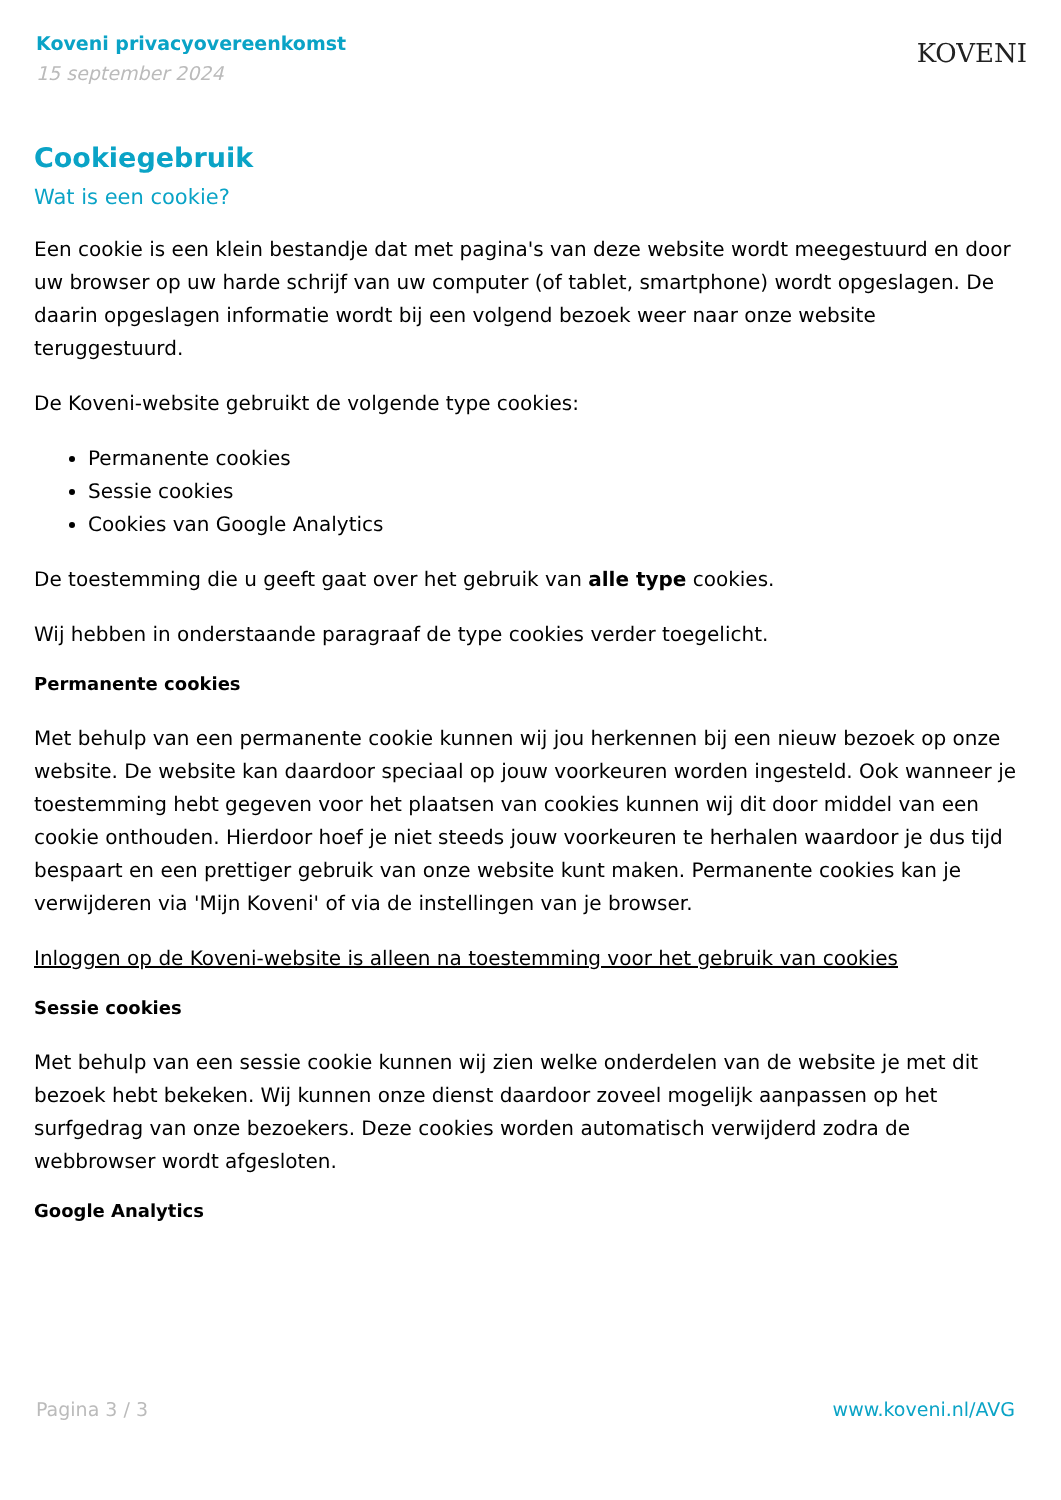Koveni privacyovereenkomst
15 september 2024
KOVENI
Cookiegebruik
Wat is een cookie?
Een cookie is een klein bestandje dat met pagina's van deze website wordt meegestuurd en door uw browser op uw harde schrijf van uw computer (of tablet, smartphone) wordt opgeslagen. De daarin opgeslagen informatie wordt bij een volgend bezoek weer naar onze website teruggestuurd.
De Koveni-website gebruikt de volgende type cookies:
Permanente cookies
Sessie cookies
Cookies van Google Analytics
De toestemming die u geeft gaat over het gebruik van alle type cookies.
Wij hebben in onderstaande paragraaf de type cookies verder toegelicht.
Permanente cookies
Met behulp van een permanente cookie kunnen wij jou herkennen bij een nieuw bezoek op onze website. De website kan daardoor speciaal op jouw voorkeuren worden ingesteld. Ook wanneer je toestemming hebt gegeven voor het plaatsen van cookies kunnen wij dit door middel van een cookie onthouden. Hierdoor hoef je niet steeds jouw voorkeuren te herhalen waardoor je dus tijd bespaart en een prettiger gebruik van onze website kunt maken. Permanente cookies kan je verwijderen via 'Mijn Koveni' of via de instellingen van je browser.
Inloggen op de Koveni-website is alleen na toestemming voor het gebruik van cookies
Sessie cookies
Met behulp van een sessie cookie kunnen wij zien welke onderdelen van de website je met dit bezoek hebt bekeken. Wij kunnen onze dienst daardoor zoveel mogelijk aanpassen op het surfgedrag van onze bezoekers. Deze cookies worden automatisch verwijderd zodra de webbrowser wordt afgesloten.
Google Analytics
Pagina 3 / 3 www.koveni.nl/AVG